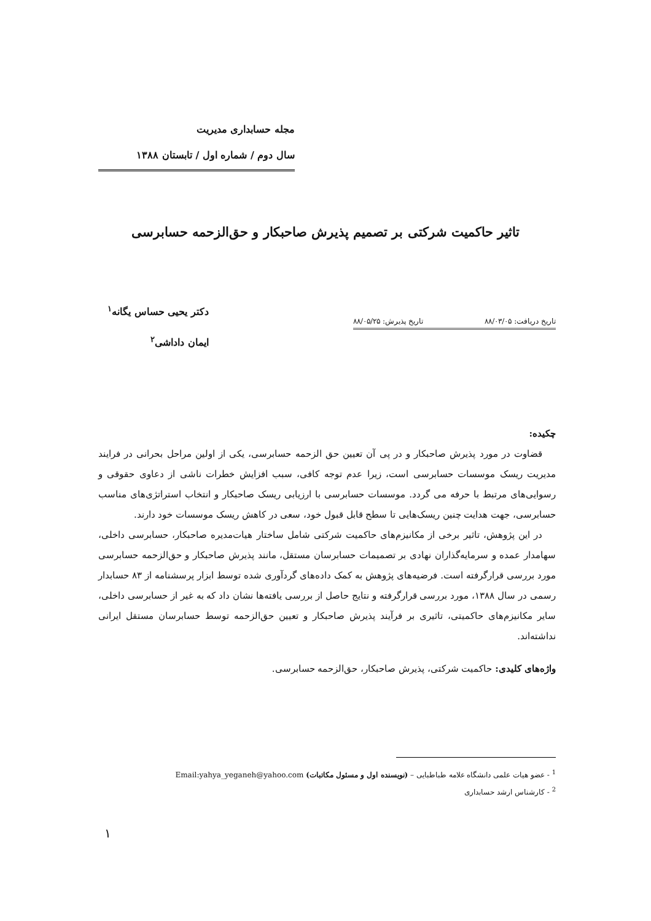مجله حسابداری مدیریت
سال دوم / شماره اول / تابستان ۱۳۸۸
تاثیر حاکمیت شرکتی بر تصمیم پذیرش صاحبکار و حق‌الزحمه حسابرسی
تاریخ دریافت: ۸۸/۰۳/۰۵ تاریخ پذیرش: ۸۸/۰۵/۲۵
دکتر یحیی حساس یگانه<sup>۱</sup>
ایمان داداشی<sup>۲</sup>
چکیده:
قضاوت در مورد پذیرش صاحبکار و در پی آن تعیین حق الزحمه حسابرسی، یکی از اولین مراحل بحرانی در فرایند مدیریت ریسک موسسات حسابرسی است، زیرا عدم توجه کافی، سبب افزایش خطرات ناشی از دعاوی حقوقی و رسوایی‌های مرتبط با حرفه می گردد. موسسات حسابرسی با ارزیابی ریسک صاحبکار و انتخاب استراتژی‌های مناسب حسابرسی، جهت هدایت چنین ریسک‌هایی تا سطح قابل قبول خود، سعی در کاهش ریسک موسسات خود دارند.
در این پژوهش، تاثیر برخی از مکانیزم‌های حاکمیت شرکتی شامل ساختار هیات‌مدیره صاحبکار، حسابرسی داخلی، سهامدار عمده و سرمایه‌گذاران نهادی بر تصمیمات حسابرسان مستقل، مانند پذیرش صاحبکار و حق‌الزحمه حسابرسی مورد بررسی قرارگرفته است. فرضیه‌های پژوهش به کمک داده‌های گردآوری شده توسط ابزار پرسشنامه از ۸۳ حسابدار رسمی در سال ۱۳۸۸، مورد بررسی قرارگرفته و نتایج حاصل از بررسی یافته‌ها نشان داد که به غیر از حسابرسی داخلی، سایر مکانیزم‌های حاکمیتی، تاثیری بر فرآیند پذیرش صاحبکار و تعیین حق‌الزحمه توسط حسابرسان مستقل ایرانی نداشته‌اند.
واژه‌های کلیدی: حاکمیت شرکتی، پذیرش صاحبکار، حق‌الزحمه حسابرسی.
<sup>1</sup> - عضو هیات علمی دانشگاه علامه طباطبایی – (نویسنده اول و مسئول مکاتبات) Email:yahya_yeganeh@yahoo.com
<sup>2</sup> - کارشناس ارشد حسابداری
۱